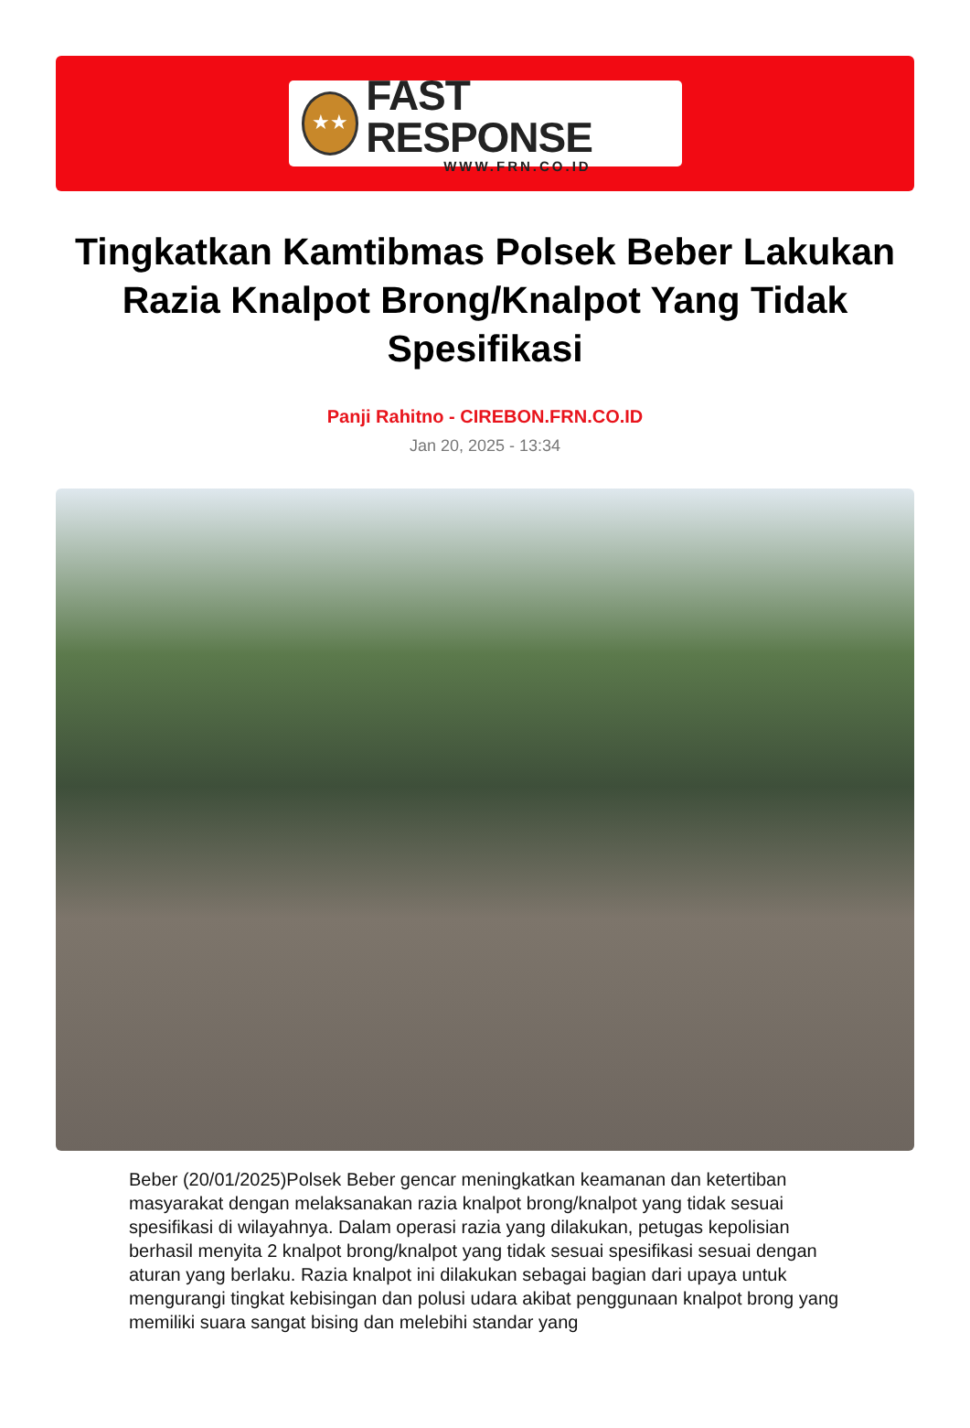★★
FAST RESPONSE
WWW.FRN.CO.ID
Tingkatkan Kamtibmas Polsek Beber Lakukan Razia Knalpot Brong/Knalpot Yang Tidak Spesifikasi
Panji Rahitno - CIREBON.FRN.CO.ID
Jan 20, 2025 - 13:34
Beber (20/01/2025)Polsek Beber gencar meningkatkan keamanan dan ketertiban masyarakat dengan melaksanakan razia knalpot brong/knalpot yang tidak sesuai spesifikasi di wilayahnya. Dalam operasi razia yang dilakukan, petugas kepolisian berhasil menyita 2 knalpot brong/knalpot yang tidak sesuai spesifikasi sesuai dengan aturan yang berlaku. Razia knalpot ini dilakukan sebagai bagian dari upaya untuk mengurangi tingkat kebisingan dan polusi udara akibat penggunaan knalpot brong yang memiliki suara sangat bising dan melebihi standar yang